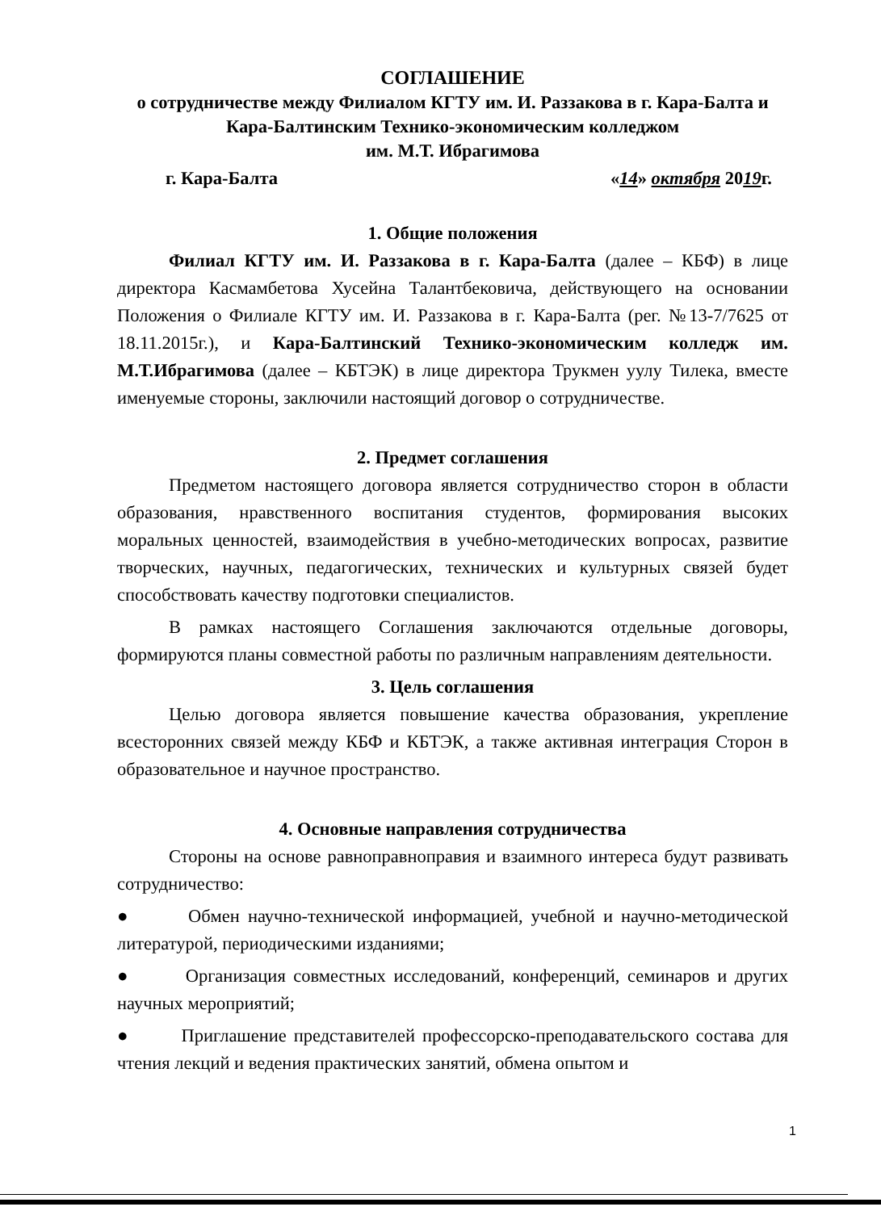СОГЛАШЕНИЕ
о сотрудничестве между Филиалом КГТУ им. И. Раззакова в г. Кара-Балта и Кара-Балтинским Технико-экономическим колледжом
им. М.Т. Ибрагимова
г. Кара-Балта «14» октября 2019г.
1. Общие положения
Филиал КГТУ им. И. Раззакова в г. Кара-Балта (далее – КБФ) в лице директора Касмамбетова Хусейна Талантбековича, действующего на основании Положения о Филиале КГТУ им. И. Раззакова в г. Кара-Балта (рег. №13-7/7625 от 18.11.2015г.), и Кара-Балтинский Технико-экономическим колледж им. М.Т.Ибрагимова (далее – КБТЭК) в лице директора Трукмен уулу Тилека, вместе именуемые стороны, заключили настоящий договор о сотрудничестве.
2. Предмет соглашения
Предметом настоящего договора является сотрудничество сторон в области образования, нравственного воспитания студентов, формирования высоких моральных ценностей, взаимодействия в учебно-методических вопросах, развитие творческих, научных, педагогических, технических и культурных связей будет способствовать качеству подготовки специалистов.
В рамках настоящего Соглашения заключаются отдельные договоры, формируются планы совместной работы по различным направлениям деятельности.
3. Цель соглашения
Целью договора является повышение качества образования, укрепление всесторонних связей между КБФ и КБТЭК, а также активная интеграция Сторон в образовательное и научное пространство.
4. Основные направления сотрудничества
Стороны на основе равноправноправия и взаимного интереса будут развивать сотрудничество:
● Обмен научно-технической информацией, учебной и научно-методической литературой, периодическими изданиями;
● Организация совместных исследований, конференций, семинаров и других научных мероприятий;
● Приглашение представителей профессорско-преподавательского состава для чтения лекций и ведения практических занятий, обмена опытом и
1